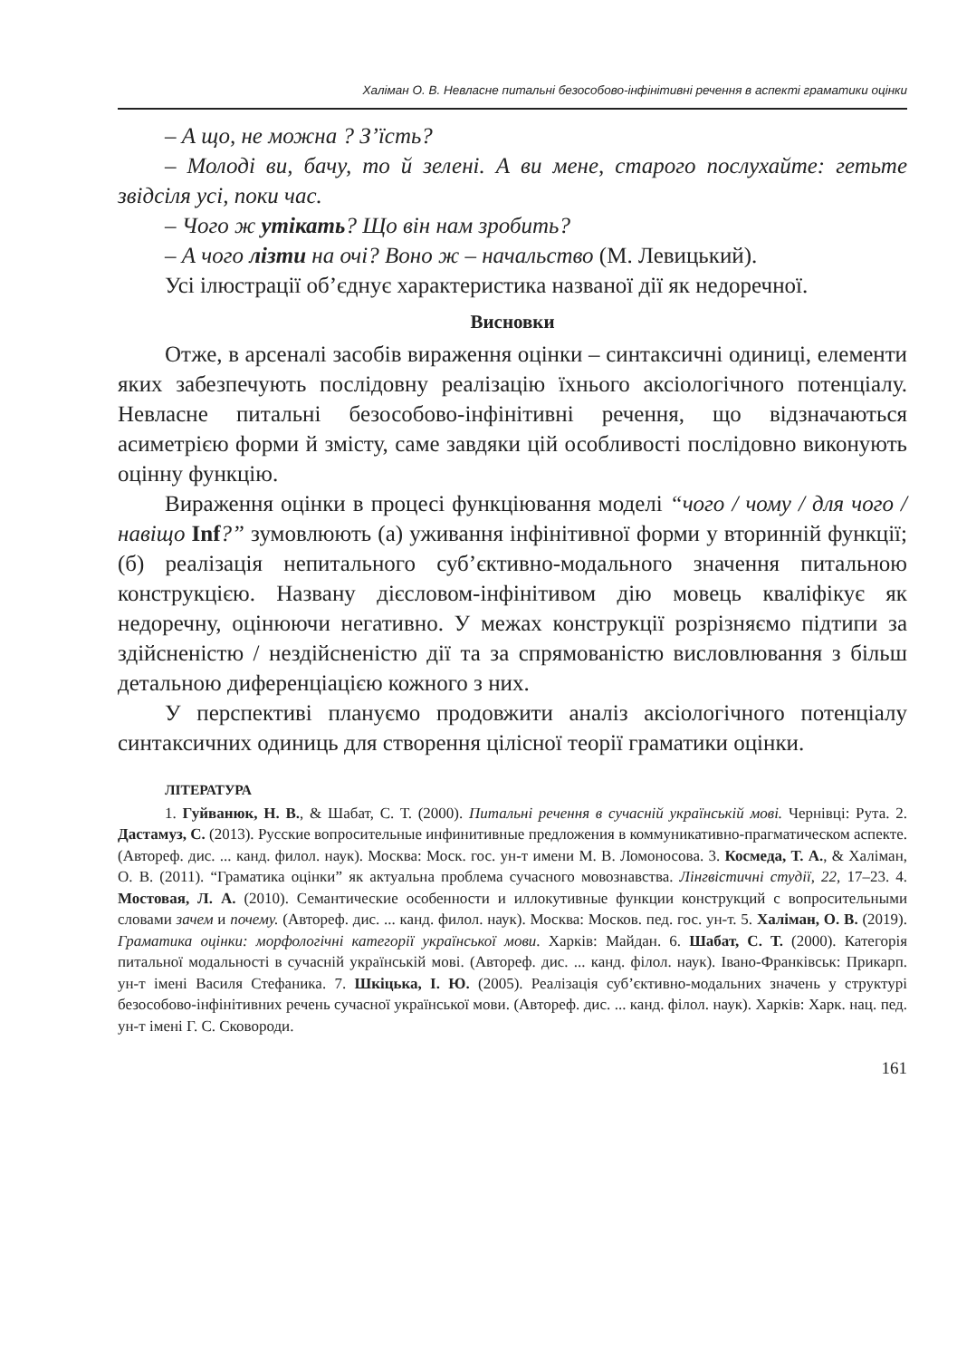Халіман О. В. Невласне питальні безособово-інфінітивні речення в аспекті граматики оцінки
– А що, не можна ? З’їсть?
– Молоді ви, бачу, то й зелені. А ви мене, старого послухайте: гетьте звідсіля усі, поки час.
– Чого ж утікать? Що він нам зробить?
– А чого лізти на очі? Воно ж – начальство (М. Левицький).
Усі ілюстрації об’єднує характеристика названої дії як недоречної.
Висновки
Отже, в арсеналі засобів вираження оцінки – синтаксичні одиниці, елементи яких забезпечують послідовну реалізацію їхнього аксіологічного потенціалу. Невласне питальні безособово-інфінітивні речення, що відзначаються асиметрією форми й змісту, саме завдяки цій особливості послідовно виконують оцінну функцію.
Вираження оцінки в процесі функціювання моделі “чого / чому / для чого / навіщо Inf?” зумовлюють (а) уживання інфінітивної форми у вторинній функції; (б) реалізація непитального суб’єктивно-модального значення питальною конструкцією. Названу дієсловом-інфінітивом дію мовець кваліфікує як недоречну, оцінюючи негативно. У межах конструкції розрізняємо підтипи за здійсненістю / нездійсненістю дії та за спрямованістю висловлювання з більш детальною диференціацією кожного з них.
У перспективі плануємо продовжити аналіз аксіологічного потенціалу синтаксичних одиниць для створення цілісної теорії граматики оцінки.
ЛІТЕРАТУРА
1. Гуйванюк, Н. В., & Шабат, С. Т. (2000). Питальні речення в сучасній українській мові. Чернівці: Рута. 2. Дастамуз, С. (2013). Русские вопросительные инфинитивные предложения в коммуникативно-прагматическом аспекте. (Автореф. дис. ... канд. филол. наук). Москва: Моск. гос. ун-т имени М. В. Ломоносова. 3. Космеда, Т. А., & Халіман, О. В. (2011). “Граматика оцінки” як актуальна проблема сучасного мовознавства. Лінгвістичні студії, 22, 17–23. 4. Мостовая, Л. А. (2010). Семантические особенности и иллокутивные функции конструкций с вопросительными словами зачем и почему. (Автореф. дис. ... канд. филол. наук). Москва: Москов. пед. гос. ун-т. 5. Халіман, О. В. (2019). Граматика оцінки: морфологічні категорії української мови. Харків: Майдан. 6. Шабат, С. Т. (2000). Категорія питальної модальності в сучасній українській мові. (Автореф. дис. ... канд. філол. наук). Івано-Франківськ: Прикарп. ун-т імені Василя Стефаника. 7. Шкіцька, І. Ю. (2005). Реалізація суб’єктивно-модальних значень у структурі безособово-інфінітивних речень сучасної української мови. (Автореф. дис. ... канд. філол. наук). Харків: Харк. нац. пед. ун-т імені Г. С. Сковороди.
161